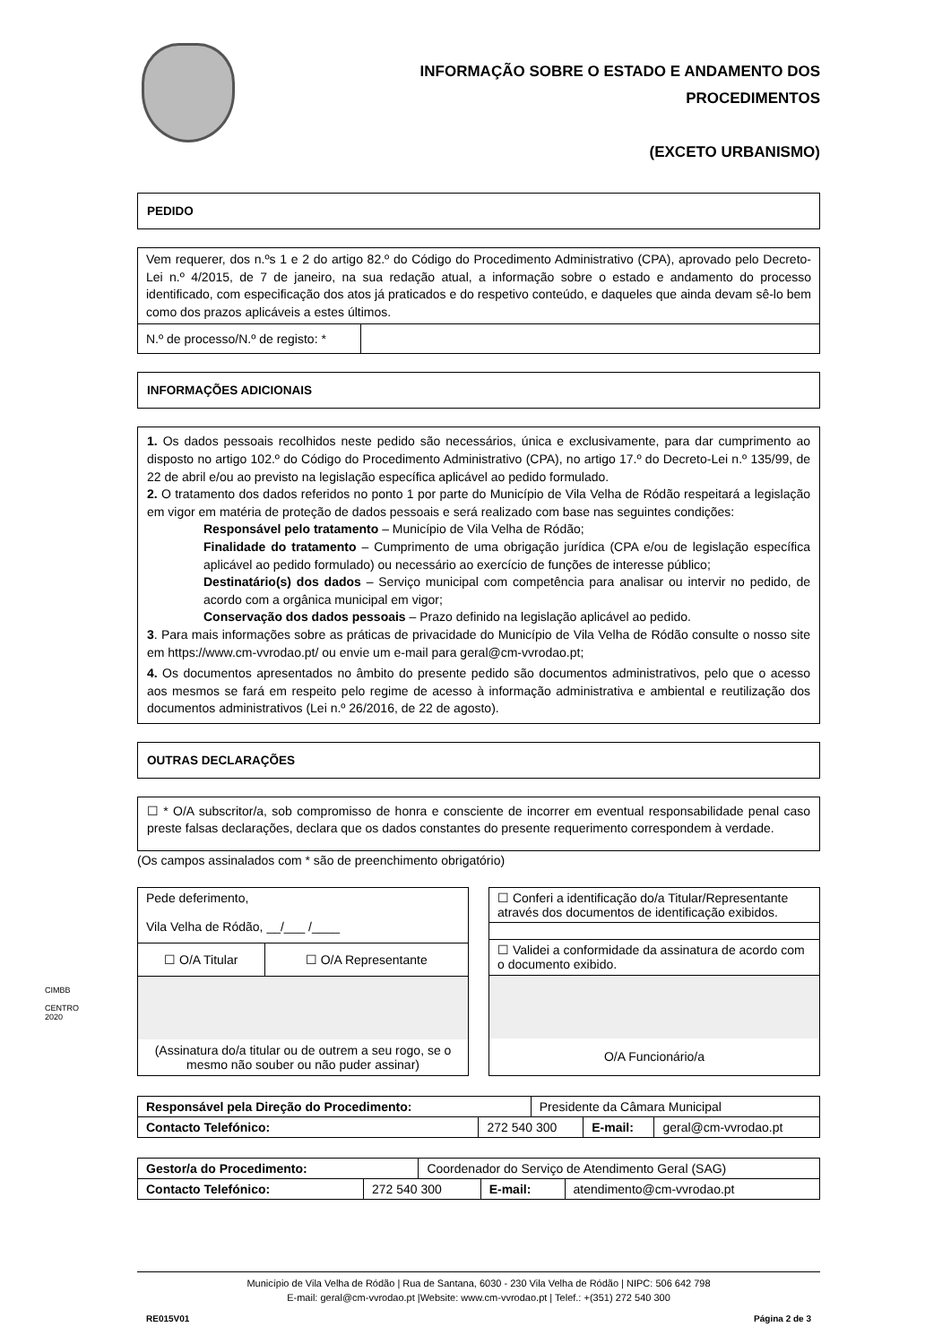INFORMAÇÃO SOBRE O ESTADO E ANDAMENTO DOS
PROCEDIMENTOS
(EXCETO URBANISMO)
PEDIDO
| Vem requerer, dos n.ºs 1 e 2 do artigo 82.º do Código do Procedimento Administrativo (CPA), aprovado pelo Decreto-Lei n.º 4/2015, de 7 de janeiro, na sua redação atual, a informação sobre o estado e andamento do processo identificado, com especificação dos atos já praticados e do respetivo conteúdo, e daqueles que ainda devam sê-lo bem como dos prazos aplicáveis a estes últimos. | |
| N.º de processo/N.º de registo: * | |
INFORMAÇÕES ADICIONAIS
1. Os dados pessoais recolhidos neste pedido são necessários, única e exclusivamente, para dar cumprimento ao disposto no artigo 102.º do Código do Procedimento Administrativo (CPA), no artigo 17.º do Decreto-Lei n.º 135/99, de 22 de abril e/ou ao previsto na legislação específica aplicável ao pedido formulado.
2. O tratamento dos dados referidos no ponto 1 por parte do Município de Vila Velha de Ródão respeitará a legislação em vigor em matéria de proteção de dados pessoais e será realizado com base nas seguintes condições:
Responsável pelo tratamento – Município de Vila Velha de Ródão;
Finalidade do tratamento – Cumprimento de uma obrigação jurídica (CPA e/ou de legislação específica aplicável ao pedido formulado) ou necessário ao exercício de funções de interesse público;
Destinatário(s) dos dados – Serviço municipal com competência para analisar ou intervir no pedido, de acordo com a orgânica municipal em vigor;
Conservação dos dados pessoais – Prazo definido na legislação aplicável ao pedido.
3. Para mais informações sobre as práticas de privacidade do Município de Vila Velha de Ródão consulte o nosso site em https://www.cm-vvrodao.pt/ ou envie um e-mail para geral@cm-vvrodao.pt;
4. Os documentos apresentados no âmbito do presente pedido são documentos administrativos, pelo que o acesso aos mesmos se fará em respeito pelo regime de acesso à informação administrativa e ambiental e reutilização dos documentos administrativos (Lei n.º 26/2016, de 22 de agosto).
OUTRAS DECLARAÇÕES
☐ * O/A subscritor/a, sob compromisso de honra e consciente de incorrer em eventual responsabilidade penal caso preste falsas declarações, declara que os dados constantes do presente requerimento correspondem à verdade.
(Os campos assinalados com * são de preenchimento obrigatório)
| Pede deferimento, Vila Velha de Ródão, __/___ /____ | |
| ☐ O/A Titular | ☐ O/A Representante |
| (Assinatura do/a titular ou de outrem a seu rogo, se o mesmo não souber ou não puder assinar) | |
| ☐ Conferi a identificação do/a Titular/Representante através dos documentos de identificação exibidos. |
| ☐ Validei a conformidade da assinatura de acordo com o documento exibido. |
| O/A Funcionário/a |
| Responsável pela Direção do Procedimento: | | Presidente da Câmara Municipal | | |
| Contacto Telefónico: | 272 540 300 | | E-mail: | geral@cm-vvrodao.pt |
| Gestor/a do Procedimento: | | Coordenador do Serviço de Atendimento Geral (SAG) | | |
| Contacto Telefónico: | 272 540 300 | | E-mail: | atendimento@cm-vvrodao.pt |
Município de Vila Velha de Ródão | Rua de Santana, 6030 - 230 Vila Velha de Ródão | NIPC: 506 642 798
E-mail: geral@cm-vvrodao.pt |Website: www.cm-vvrodao.pt | Telef.: +(351) 272 540 300
RE015V01 Página 2 de 3
CIMBB
CENTRO 2020